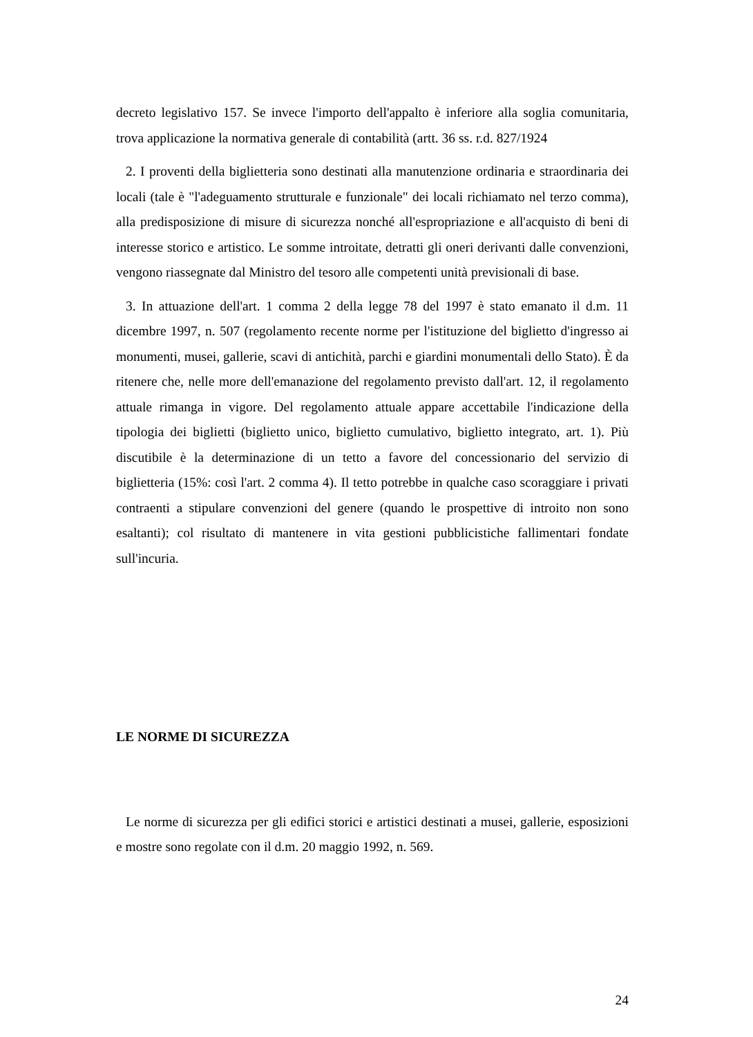decreto legislativo 157. Se invece l'importo dell'appalto è inferiore alla soglia comunitaria, trova applicazione la normativa generale di contabilità (artt. 36 ss. r.d. 827/1924
2. I proventi della biglietteria sono destinati alla manutenzione ordinaria e straordinaria dei locali (tale è "l'adeguamento strutturale e funzionale" dei locali richiamato nel terzo comma), alla predisposizione di misure di sicurezza nonché all'espropriazione e all'acquisto di beni di interesse storico e artistico. Le somme introitate, detratti gli oneri derivanti dalle convenzioni, vengono riassegnate dal Ministro del tesoro alle competenti unità previsionali di base.
3. In attuazione dell'art. 1 comma 2 della legge 78 del 1997 è stato emanato il d.m. 11 dicembre 1997, n. 507 (regolamento recente norme per l'istituzione del biglietto d'ingresso ai monumenti, musei, gallerie, scavi di antichità, parchi e giardini monumentali dello Stato). È da ritenere che, nelle more dell'emanazione del regolamento previsto dall'art. 12, il regolamento attuale rimanga in vigore. Del regolamento attuale appare accettabile l'indicazione della tipologia dei biglietti (biglietto unico, biglietto cumulativo, biglietto integrato, art. 1). Più discutibile è la determinazione di un tetto a favore del concessionario del servizio di biglietteria (15%: così l'art. 2 comma 4). Il tetto potrebbe in qualche caso scoraggiare i privati contraenti a stipulare convenzioni del genere (quando le prospettive di introito non sono esaltanti); col risultato di mantenere in vita gestioni pubblicistiche fallimentari fondate sull'incuria.
LE NORME DI SICUREZZA
Le norme di sicurezza per gli edifici storici e artistici destinati a musei, gallerie, esposizioni e mostre sono regolate con il d.m. 20 maggio 1992, n. 569.
24